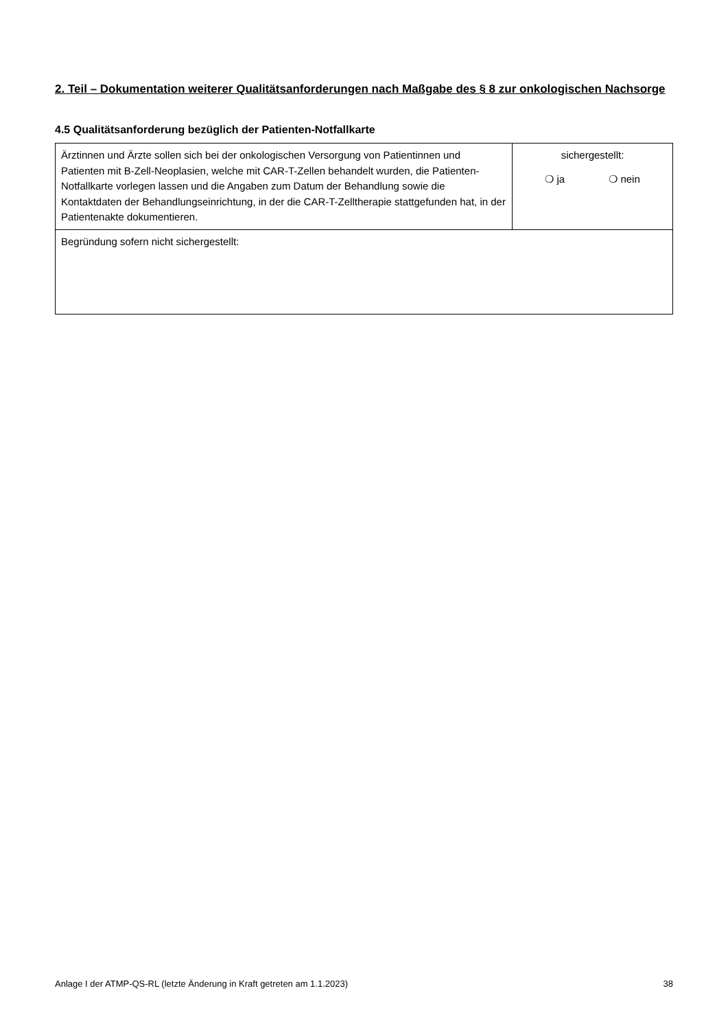2. Teil – Dokumentation weiterer Qualitätsanforderungen nach Maßgabe des § 8 zur onkologischen Nachsorge
4.5 Qualitätsanforderung bezüglich der Patienten-Notfallkarte
| Ärztinnen und Ärzte sollen sich bei der onkologischen Versorgung von Patientinnen und Patienten mit B-Zell-Neoplasien, welche mit CAR-T-Zellen behandelt wurden, die Patienten-Notfallkarte vorlegen lassen und die Angaben zum Datum der Behandlung sowie die Kontaktdaten der Behandlungseinrichtung, in der die CAR-T-Zelltherapie stattgefunden hat, in der Patientenakte dokumentieren. | sichergestellt: ❍ ja ❍ nein |
| Begründung sofern nicht sichergestellt: | |
Anlage I der ATMP-QS-RL (letzte Änderung in Kraft getreten am 1.1.2023) 38